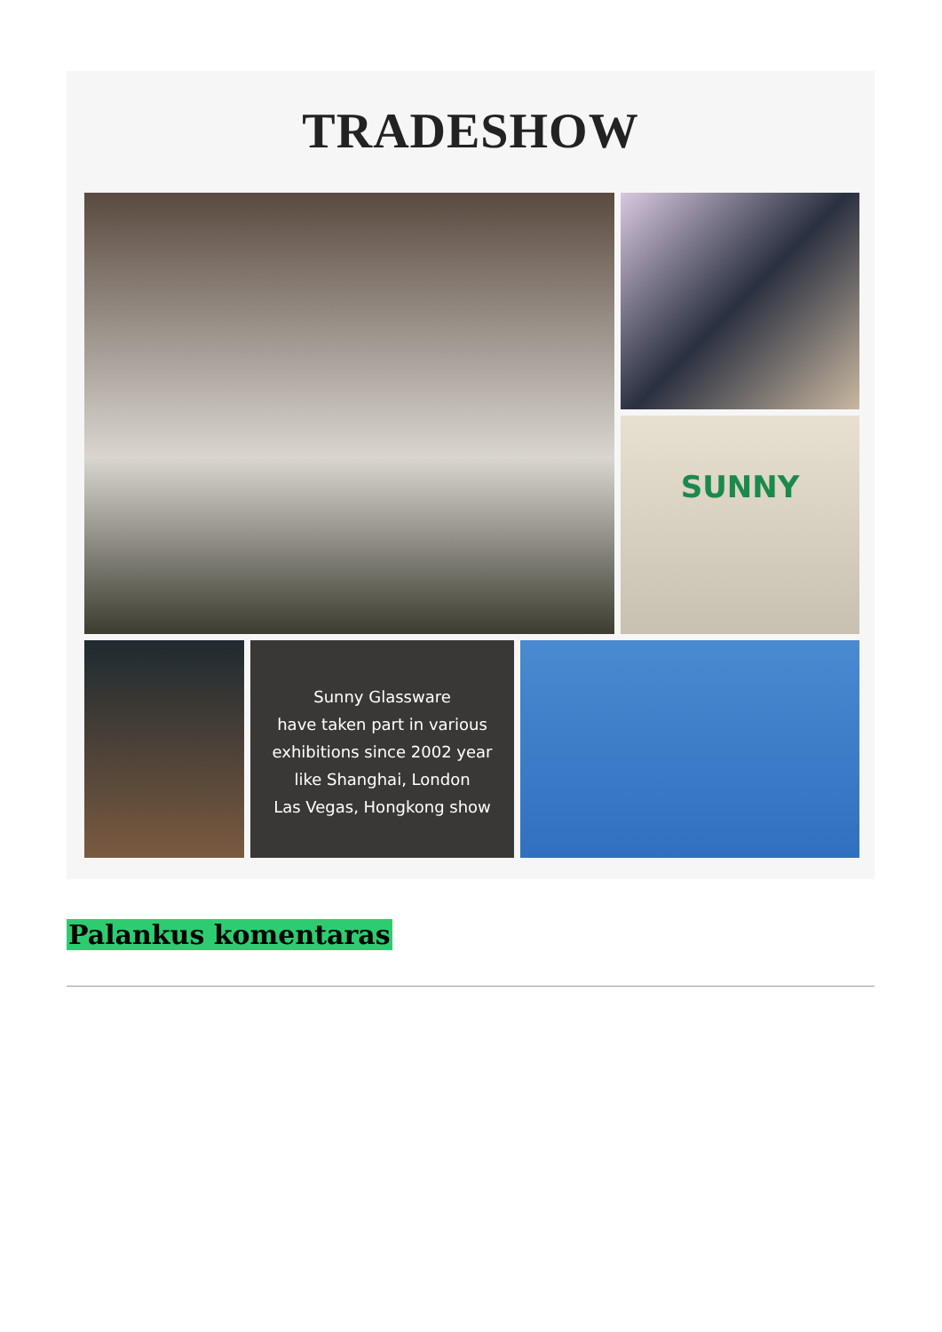TRADESHOW
SUNNY
Sunny Glassware
have taken part in various
exhibitions since 2002 year
like Shanghai, London
Las Vegas, Hongkong show
Palankus komentaras